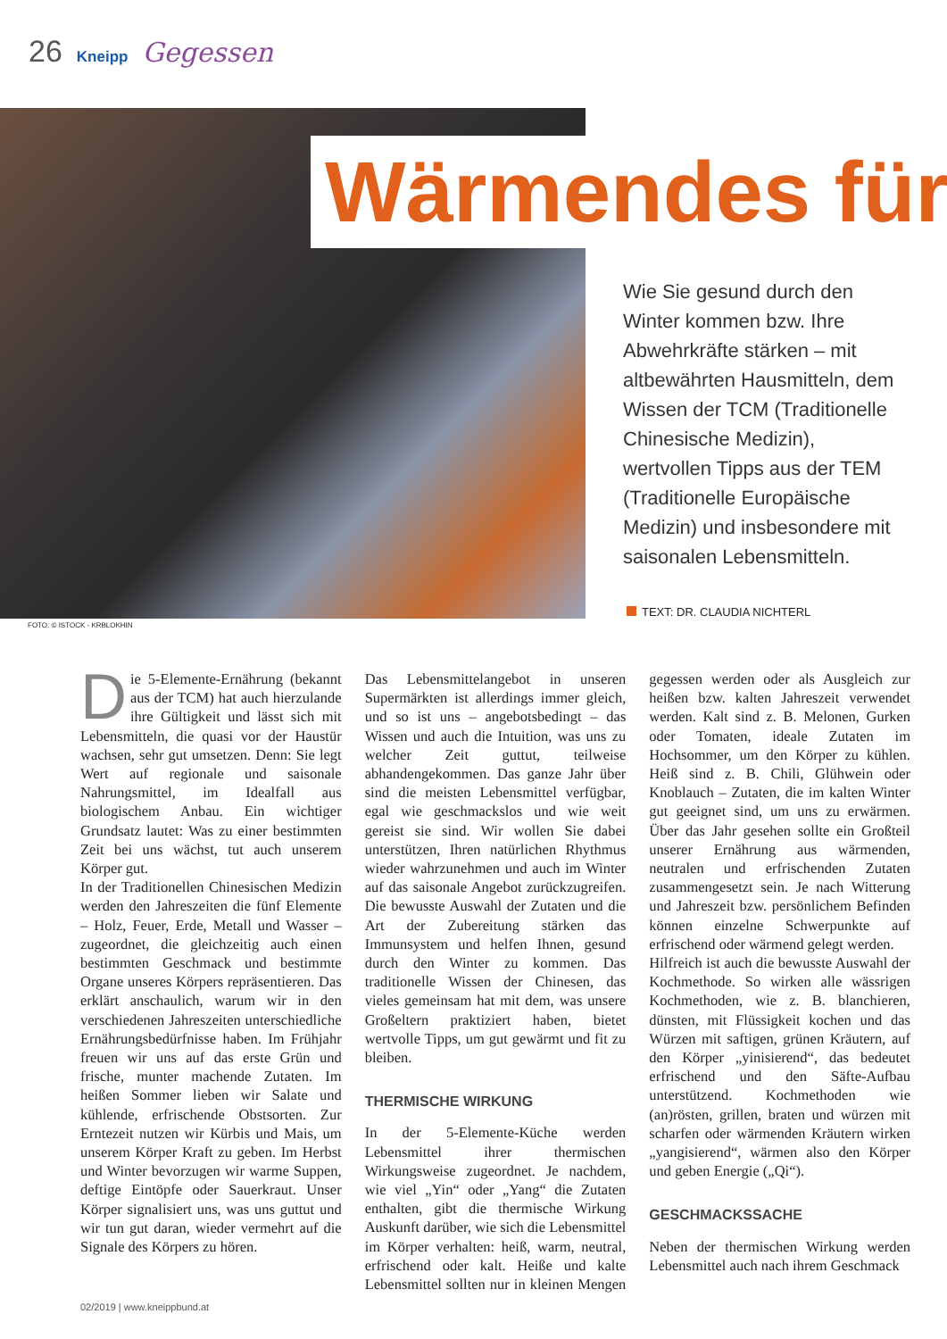26 Kneipp Gegessen
Wärmendes für
Wie Sie gesund durch den Winter kommen bzw. Ihre Abwehrkräfte stärken – mit altbewährten Hausmitteln, dem Wissen der TCM (Traditionelle Chinesische Medizin), wertvollen Tipps aus der TEM (Traditionelle Europäische Medizin) und insbesondere mit saisonalen Lebensmitteln.
TEXT: DR. CLAUDIA NICHTERL
FOTO: © ISTOCK - KRBLOKHIN
Die 5-Elemente-Ernährung (bekannt aus der TCM) hat auch hierzulande ihre Gültigkeit und lässt sich mit Lebensmitteln, die quasi vor der Haustür wachsen, sehr gut umsetzen. Denn: Sie legt Wert auf regionale und saisonale Nahrungsmittel, im Idealfall aus biologischem Anbau. Ein wichtiger Grundsatz lautet: Was zu einer bestimmten Zeit bei uns wächst, tut auch unserem Körper gut.
In der Traditionellen Chinesischen Medizin werden den Jahreszeiten die fünf Elemente – Holz, Feuer, Erde, Metall und Wasser – zugeordnet, die gleichzeitig auch einen bestimmten Geschmack und bestimmte Organe unseres Körpers repräsentieren. Das erklärt anschaulich, warum wir in den verschiedenen Jahreszeiten unterschiedliche Ernährungsbedürfnisse haben. Im Frühjahr freuen wir uns auf das erste Grün und frische, munter machende Zutaten. Im heißen Sommer lieben wir Salate und kühlende, erfrischende Obstsorten. Zur Erntezeit nutzen wir Kürbis und Mais, um unserem Körper Kraft zu geben. Im Herbst und Winter bevorzugen wir warme Suppen, deftige Eintöpfe oder Sauerkraut. Unser Körper signalisiert uns, was uns guttut und wir tun gut daran, wieder vermehrt auf die Signale des Körpers zu hören.
Das Lebensmittelangebot in unseren Supermärkten ist allerdings immer gleich, und so ist uns – angebotsbedingt – das Wissen und auch die Intuition, was uns zu welcher Zeit guttut, teilweise abhandengekommen. Das ganze Jahr über sind die meisten Lebensmittel verfügbar, egal wie geschmackslos und wie weit gereist sie sind. Wir wollen Sie dabei unterstützen, Ihren natürlichen Rhythmus wieder wahrzunehmen und auch im Winter auf das saisonale Angebot zurückzugreifen. Die bewusste Auswahl der Zutaten und die Art der Zubereitung stärken das Immunsystem und helfen Ihnen, gesund durch den Winter zu kommen. Das traditionelle Wissen der Chinesen, das vieles gemeinsam hat mit dem, was unsere Großeltern praktiziert haben, bietet wertvolle Tipps, um gut gewärmt und fit zu bleiben.
THERMISCHE WIRKUNG
In der 5-Elemente-Küche werden Lebensmittel ihrer thermischen Wirkungsweise zugeordnet. Je nachdem, wie viel „Yin“ oder „Yang“ die Zutaten enthalten, gibt die thermische Wirkung Auskunft darüber, wie sich die Lebensmittel im Körper verhalten: heiß, warm, neutral, erfrischend oder kalt. Heiße und kalte Lebensmittel sollten nur in kleinen Mengen gegessen werden oder als Ausgleich zur heißen bzw. kalten Jahreszeit verwendet werden. Kalt sind z. B. Melonen, Gurken oder Tomaten, ideale Zutaten im Hochsommer, um den Körper zu kühlen. Heiß sind z. B. Chili, Glühwein oder Knoblauch – Zutaten, die im kalten Winter gut geeignet sind, um uns zu erwärmen. Über das Jahr gesehen sollte ein Großteil unserer Ernährung aus wärmenden, neutralen und erfrischenden Zutaten zusammengesetzt sein. Je nach Witterung und Jahreszeit bzw. persönlichem Befinden können einzelne Schwerpunkte auf erfrischend oder wärmend gelegt werden.
Hilfreich ist auch die bewusste Auswahl der Kochmethode. So wirken alle wässrigen Kochmethoden, wie z. B. blanchieren, dünsten, mit Flüssigkeit kochen und das Würzen mit saftigen, grünen Kräutern, auf den Körper „yinisierend“, das bedeutet erfrischend und den Säfte-Aufbau unterstützend. Kochmethoden wie (an)rösten, grillen, braten und würzen mit scharfen oder wärmenden Kräutern wirken „yangisierend“, wärmen also den Körper und geben Energie („Qi“).
GESCHMACKSSACHE
Neben der thermischen Wirkung werden Lebensmittel auch nach ihrem Geschmack
02/2019 | www.kneippbund.at